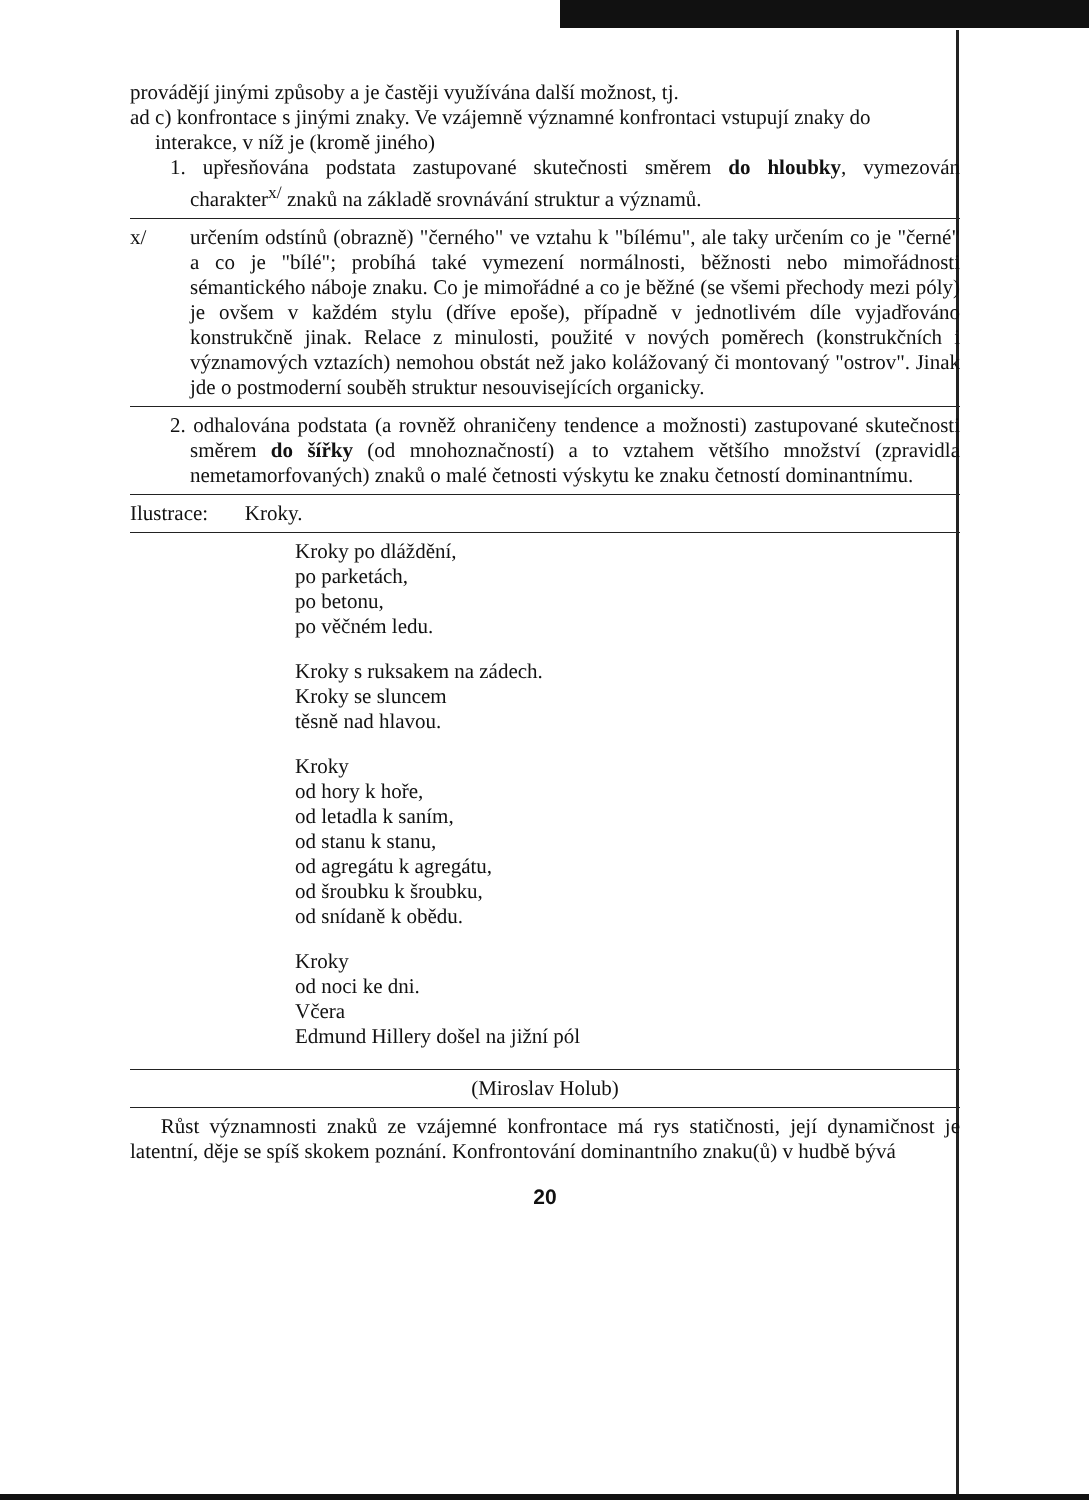provádějí jinými způsoby a je častěji využívána další možnost, tj.
ad c) konfrontace s jinými znaky. Ve vzájemně významné konfrontaci vstupují znaky do
interakce, v níž je (kromě jiného)
1. upřesňována podstata zastupované skutečnosti směrem do hloubky, vymezován charakter<sup>x/</sup> znaků na základě srovnávání struktur a významů.
x/ určením odstínů (obrazně) "černého" ve vztahu k "bílému", ale taky určením co je "černé" a co je "bílé"; probíhá také vymezení normálnosti, běžnosti nebo mimořádnosti sémantického náboje znaku. Co je mimořádné a co je běžné (se všemi přechody mezi póly) je ovšem v každém stylu (dříve epoše), případně v jednotlivém díle vyjadřováno konstrukčně jinak. Relace z minulosti, použité v nových poměrech (konstrukčních i významových vztazích) nemohou obstát než jako kolážovaný či montovaný "ostrov". Jinak jde o postmoderní souběh struktur nesouvisejících organicky.
2. odhalována podstata (a rovněž ohraničeny tendence a možnosti) zastupované skutečnosti směrem do šířky (od mnohoznačností) a to vztahem většího množství (zpravidla nemetamorfovaných) znaků o malé četnosti výskytu ke znaku četností dominantnímu.
Ilustrace: Kroky.
Kroky po dláždění,
po parketách,
po betonu,
po věčném ledu.
Kroky s ruksakem na zádech.
Kroky se sluncem
těsně nad hlavou.
Kroky
od hory k hoře,
od letadla k saním,
od stanu k stanu,
od agregátu k agregátu,
od šroubku k šroubku,
od snídaně k obědu.
Kroky
od noci ke dni.
Včera
Edmund Hillery došel na jižní pól
(Miroslav Holub)
Růst významnosti znaků ze vzájemné konfrontace má rys statičnosti, její dynamičnost je latentní, děje se spíš skokem poznání. Konfrontování dominantního znaku(ů) v hudbě bývá
20